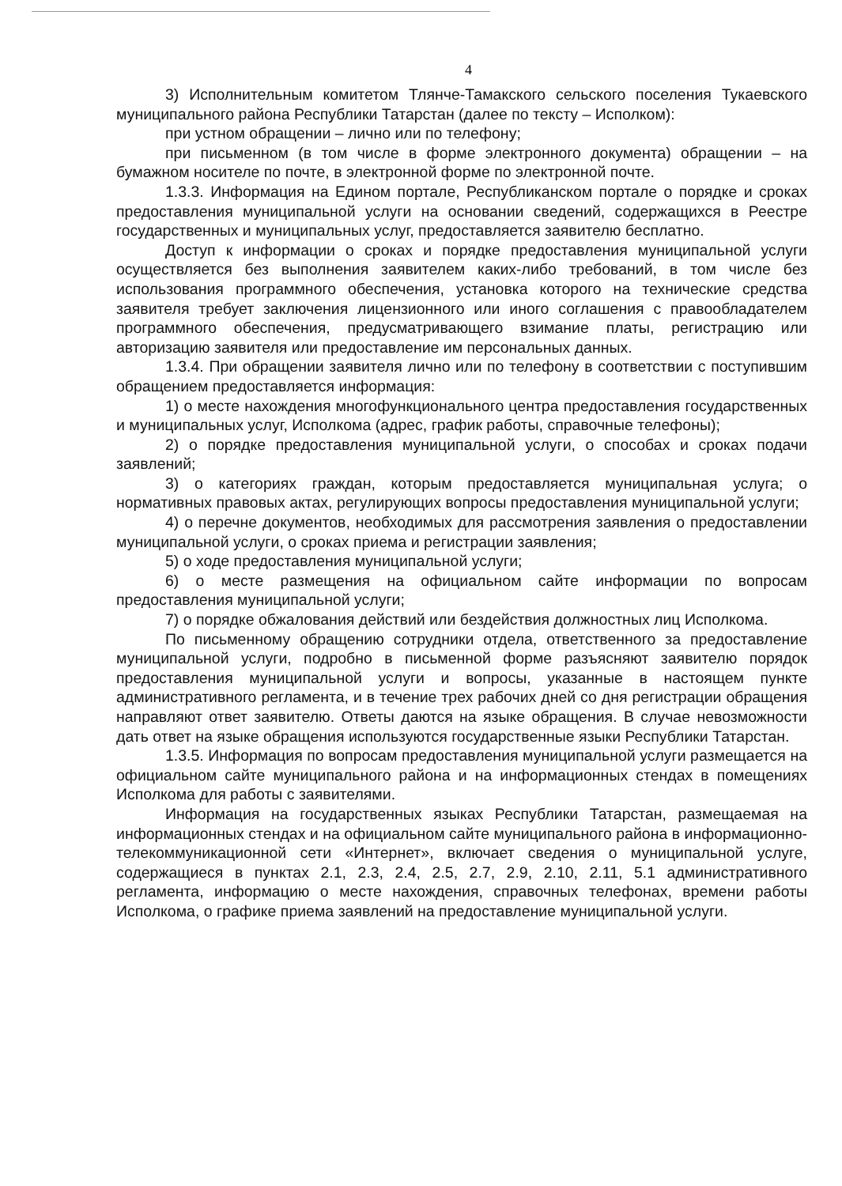4
3) Исполнительным комитетом Тлянче-Тамакского сельского поселения Тукаевского муниципального района Республики Татарстан (далее по тексту – Исполком):
при устном обращении – лично или по телефону;
при письменном (в том числе в форме электронного документа) обращении – на бумажном носителе по почте, в электронной форме по электронной почте.
1.3.3. Информация на Едином портале, Республиканском портале о порядке и сроках предоставления муниципальной услуги на основании сведений, содержащихся в Реестре государственных и муниципальных услуг, предоставляется заявителю бесплатно.
Доступ к информации о сроках и порядке предоставления муниципальной услуги осуществляется без выполнения заявителем каких-либо требований, в том числе без использования программного обеспечения, установка которого на технические средства заявителя требует заключения лицензионного или иного соглашения с правообладателем программного обеспечения, предусматривающего взимание платы, регистрацию или авторизацию заявителя или предоставление им персональных данных.
1.3.4. При обращении заявителя лично или по телефону в соответствии с поступившим обращением предоставляется информация:
1) о месте нахождения многофункционального центра предоставления государственных и муниципальных услуг, Исполкома (адрес, график работы, справочные телефоны);
2) о порядке предоставления муниципальной услуги, о способах и сроках подачи заявлений;
3) о категориях граждан, которым предоставляется муниципальная услуга; о нормативных правовых актах, регулирующих вопросы предоставления муниципальной услуги;
4) о перечне документов, необходимых для рассмотрения заявления о предоставлении муниципальной услуги, о сроках приема и регистрации заявления;
5) о ходе предоставления муниципальной услуги;
6) о месте размещения на официальном сайте информации по вопросам предоставления муниципальной услуги;
7) о порядке обжалования действий или бездействия должностных лиц Исполкома.
По письменному обращению сотрудники отдела, ответственного за предоставление муниципальной услуги, подробно в письменной форме разъясняют заявителю порядок предоставления муниципальной услуги и вопросы, указанные в настоящем пункте административного регламента, и в течение трех рабочих дней со дня регистрации обращения направляют ответ заявителю. Ответы даются на языке обращения. В случае невозможности дать ответ на языке обращения используются государственные языки Республики Татарстан.
1.3.5. Информация по вопросам предоставления муниципальной услуги размещается на официальном сайте муниципального района и на информационных стендах в помещениях Исполкома для работы с заявителями.
Информация на государственных языках Республики Татарстан, размещаемая на информационных стендах и на официальном сайте муниципального района в информационно-телекоммуникационной сети «Интернет», включает сведения о муниципальной услуге, содержащиеся в пунктах 2.1, 2.3, 2.4, 2.5, 2.7, 2.9, 2.10, 2.11, 5.1 административного регламента, информацию о месте нахождения, справочных телефонах, времени работы Исполкома, о графике приема заявлений на предоставление муниципальной услуги.